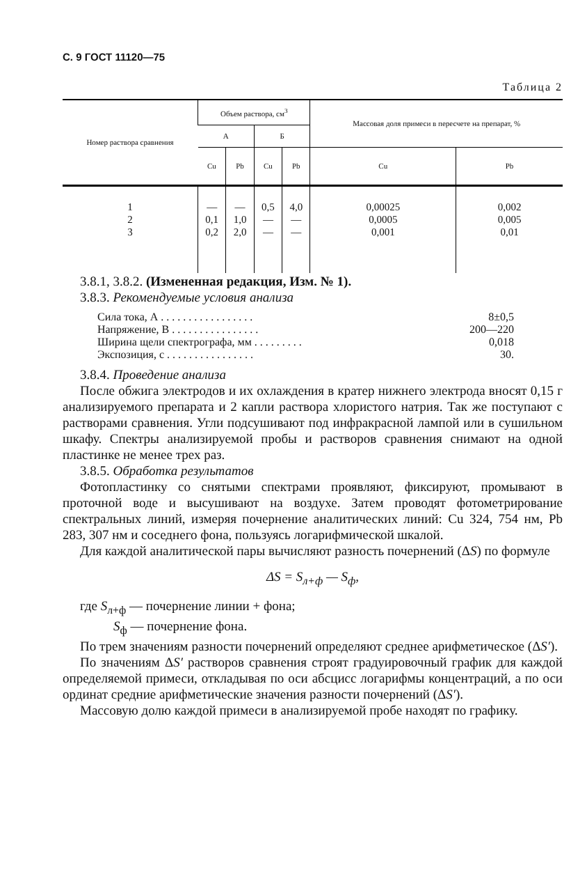С. 9 ГОСТ 11120—75
Таблица 2
| Номер раствора сравнения | Объем раствора, см<sup>3</sup> | | | | Массовая доля примеси в пересчете на препарат, % | |
| --- | --- | --- | --- | --- | --- | --- |
| | А | | Б | | | |
| | Cu | Pb | Cu | Pb | Cu | Pb |
| 1 | — | — | 0,5 | 4,0 | 0,00025 | 0,002 |
| 2 | 0,1 | 1,0 | — | — | 0,0005 | 0,005 |
| 3 | 0,2 | 2,0 | — | — | 0,001 | 0,01 |
3.8.1, 3.8.2. (Измененная редакция, Изм. № 1).
3.8.3. Рекомендуемые условия анализа
Сила тока, А . . . . . . . . . . . . . . . . . 8±0,5
Напряжение, В . . . . . . . . . . . . . . . . 200—220
Ширина щели спектрографа, мм . . . . . . . . . 0,018
Экспозиция, с . . . . . . . . . . . . . . . . 30.
3.8.4. Проведение анализа
После обжига электродов и их охлаждения в кратер нижнего электрода вносят 0,15 г анализируемого препарата и 2 капли раствора хлористого натрия. Так же поступают с растворами сравнения. Угли подсушивают под инфракрасной лампой или в сушильном шкафу. Спектры анализируемой пробы и растворов сравнения снимают на одной пластинке не менее трех раз.
3.8.5. Обработка результатов
Фотопластинку со снятыми спектрами проявляют, фиксируют, промывают в проточной воде и высушивают на воздухе. Затем проводят фотометрирование спектральных линий, измеряя почернение аналитических линий: Cu 324, 754 нм, Pb 283, 307 нм и соседнего фона, пользуясь логарифмической шкалой.
Для каждой аналитической пары вычисляют разность почернений (ΔS) по формуле
ΔS = S<sub>л+ф</sub> — S<sub>ф</sub>,
где S<sub>л+ф</sub> — почернение линии + фона;
S<sub>ф</sub> — почернение фона.
По трем значениям разности почернений определяют среднее арифметическое (ΔS′).
По значениям ΔS′ растворов сравнения строят градуировочный график для каждой определяемой примеси, откладывая по оси абсцисс логарифмы концентраций, а по оси ординат средние арифметические значения разности почернений (ΔS′).
Массовую долю каждой примеси в анализируемой пробе находят по графику.